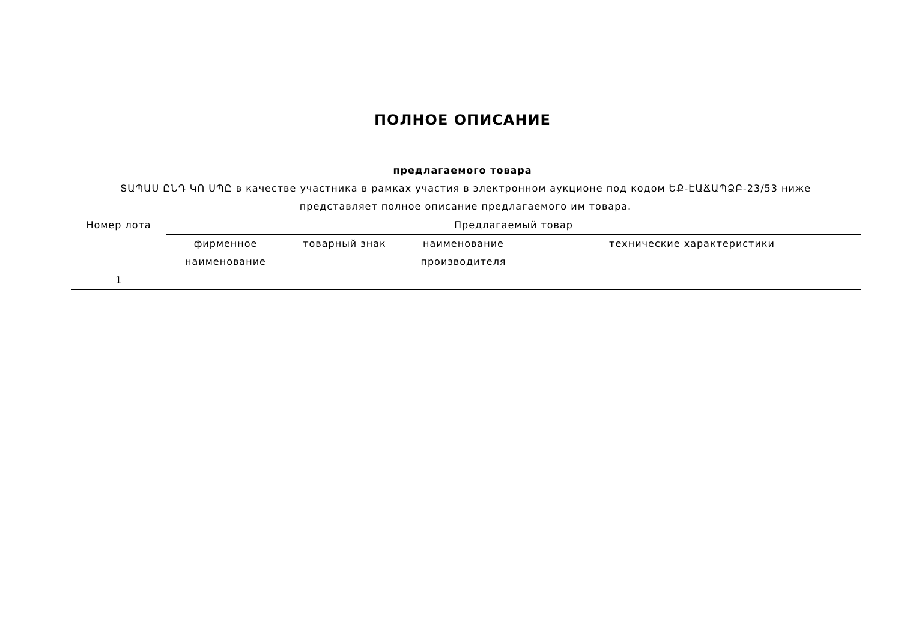ПОЛНОЕ ОПИСАНИЕ
предлагаемого товара
ՏԱՊԱՍ ԸՆԴ ԿՈ ՍՊԸ в качестве участника в рамках участия в электронном аукционе под кодом ԵՔ-ԷԱՃԱՊՁԲ-23/53 ниже представляет полное описание предлагаемого им товара.
| Номер лота | Предлагаемый товар | | | |
| --- | --- | --- | --- | --- |
| | фирменное наименование | товарный знак | наименование производителя | технические характеристики |
| 1 | | | | |